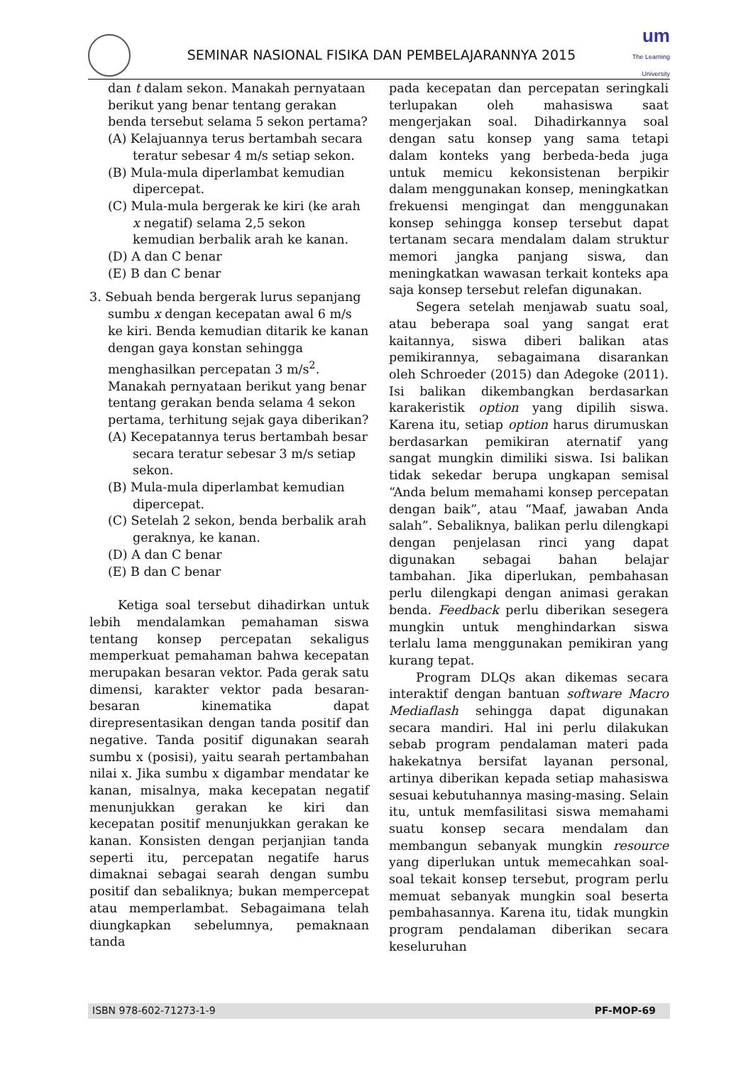SEMINAR NASIONAL FISIKA DAN PEMBELAJARANNYA 2015
um
The Learning
University
dan t dalam sekon. Manakah pernyataan berikut yang benar tentang gerakan benda tersebut selama 5 sekon pertama?
(A) Kelajuannya terus bertambah secara teratur sebesar 4 m/s setiap sekon.
(B) Mula-mula diperlambat kemudian dipercepat.
(C) Mula-mula bergerak ke kiri (ke arah x negatif) selama 2,5 sekon kemudian berbalik arah ke kanan.
(D) A dan C benar
(E) B dan C benar
3. Sebuah benda bergerak lurus sepanjang sumbu x dengan kecepatan awal 6 m/s ke kiri. Benda kemudian ditarik ke kanan dengan gaya konstan sehingga menghasilkan percepatan 3 m/s<sup>2</sup>. Manakah pernyataan berikut yang benar tentang gerakan benda selama 4 sekon pertama, terhitung sejak gaya diberikan?
(A) Kecepatannya terus bertambah besar secara teratur sebesar 3 m/s setiap sekon.
(B) Mula-mula diperlambat kemudian dipercepat.
(C) Setelah 2 sekon, benda berbalik arah geraknya, ke kanan.
(D) A dan C benar
(E) B dan C benar
Ketiga soal tersebut dihadirkan untuk lebih mendalamkan pemahaman siswa tentang konsep percepatan sekaligus memperkuat pemahaman bahwa kecepatan merupakan besaran vektor. Pada gerak satu dimensi, karakter vektor pada besaran-besaran kinematika dapat direpresentasikan dengan tanda positif dan negative. Tanda positif digunakan searah sumbu x (posisi), yaitu searah pertambahan nilai x. Jika sumbu x digambar mendatar ke kanan, misalnya, maka kecepatan negatif menunjukkan gerakan ke kiri dan kecepatan positif menunjukkan gerakan ke kanan. Konsisten dengan perjanjian tanda seperti itu, percepatan negatife harus dimaknai sebagai searah dengan sumbu positif dan sebaliknya; bukan mempercepat atau memperlambat. Sebagaimana telah diungkapkan sebelumnya, pemaknaan tanda
pada kecepatan dan percepatan seringkali terlupakan oleh mahasiswa saat mengerjakan soal. Dihadirkannya soal dengan satu konsep yang sama tetapi dalam konteks yang berbeda-beda juga untuk memicu kekonsistenan berpikir dalam menggunakan konsep, meningkatkan frekuensi mengingat dan menggunakan konsep sehingga konsep tersebut dapat tertanam secara mendalam dalam struktur memori jangka panjang siswa, dan meningkatkan wawasan terkait konteks apa saja konsep tersebut relefan digunakan.
Segera setelah menjawab suatu soal, atau beberapa soal yang sangat erat kaitannya, siswa diberi balikan atas pemikirannya, sebagaimana disarankan oleh Schroeder (2015) dan Adegoke (2011). Isi balikan dikembangkan berdasarkan karakeristik option yang dipilih siswa. Karena itu, setiap option harus dirumuskan berdasarkan pemikiran aternatif yang sangat mungkin dimiliki siswa. Isi balikan tidak sekedar berupa ungkapan semisal “Anda belum memahami konsep percepatan dengan baik”, atau “Maaf, jawaban Anda salah”. Sebaliknya, balikan perlu dilengkapi dengan penjelasan rinci yang dapat digunakan sebagai bahan belajar tambahan. Jika diperlukan, pembahasan perlu dilengkapi dengan animasi gerakan benda. Feedback perlu diberikan sesegera mungkin untuk menghindarkan siswa terlalu lama menggunakan pemikiran yang kurang tepat.
Program DLQs akan dikemas secara interaktif dengan bantuan software Macro Mediaflash sehingga dapat digunakan secara mandiri. Hal ini perlu dilakukan sebab program pendalaman materi pada hakekatnya bersifat layanan personal, artinya diberikan kepada setiap mahasiswa sesuai kebutuhannya masing-masing. Selain itu, untuk memfasilitasi siswa memahami suatu konsep secara mendalam dan membangun sebanyak mungkin resource yang diperlukan untuk memecahkan soal-soal tekait konsep tersebut, program perlu memuat sebanyak mungkin soal beserta pembahasannya. Karena itu, tidak mungkin program pendalaman diberikan secara keseluruhan
ISBN 978-602-71273-1-9 PF-MOP-69